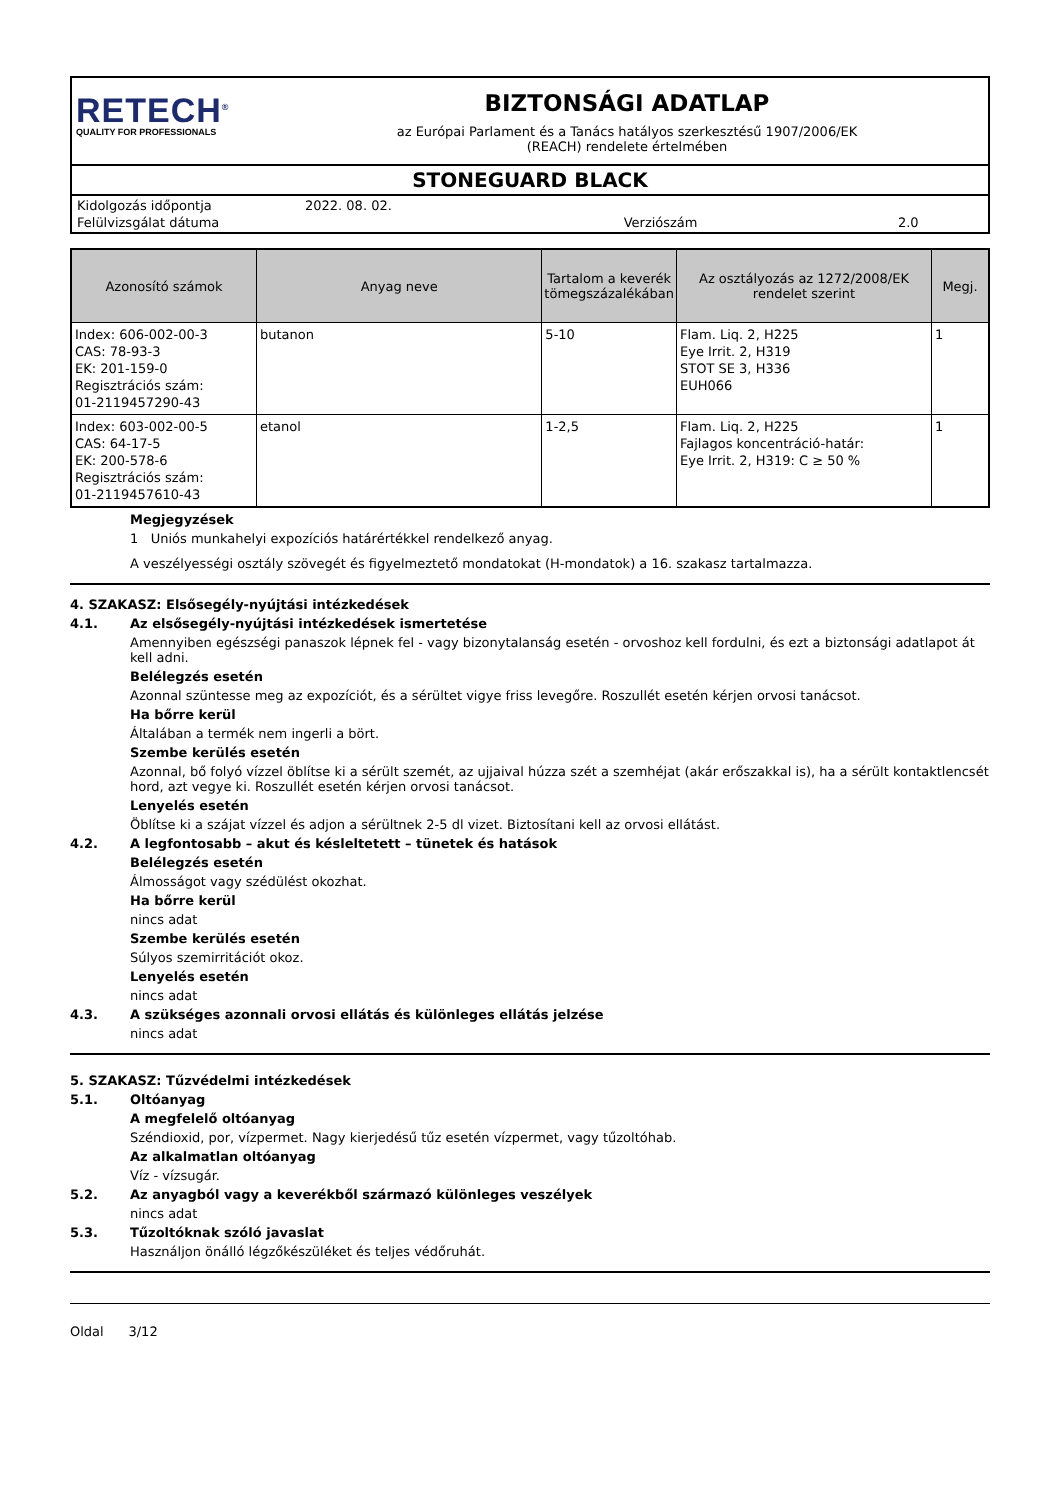RETECH<sup>®</sup>
QUALITY FOR PROFESSIONALS
BIZTONSÁGI ADATLAP
az Európai Parlament és a Tanács hatályos szerkesztésű 1907/2006/EK
(REACH) rendelete értelmében
STONEGUARD BLACK
| Kidolgozás időpontja | 2022. 08. 02. | | |
| Felülvizsgálat dátuma | | Verziószám | 2.0 |
| Azonosító számok | Anyag neve | Tartalom a keverék tömegszázalékában | Az osztályozás az 1272/2008/EK rendelet szerint | Megj. |
| --- | --- | --- | --- | --- |
| Index: 606-002-00-3 CAS: 78-93-3 EK: 201-159-0 Regisztrációs szám: 01-2119457290-43 | butanon | 5-10 | Flam. Liq. 2, H225 Eye Irrit. 2, H319 STOT SE 3, H336 EUH066 | 1 |
| Index: 603-002-00-5 CAS: 64-17-5 EK: 200-578-6 Regisztrációs szám: 01-2119457610-43 | etanol | 1-2,5 | Flam. Liq. 2, H225 Fajlagos koncentráció-határ: Eye Irrit. 2, H319: C ≥ 50 % | 1 |
Megjegyzések
1 Uniós munkahelyi expozíciós határértékkel rendelkező anyag.
A veszélyességi osztály szövegét és figyelmeztető mondatokat (H-mondatok) a 16. szakasz tartalmazza.
4. SZAKASZ: Elsősegély-nyújtási intézkedések
4.1. Az elsősegély-nyújtási intézkedések ismertetése
Amennyiben egészségi panaszok lépnek fel - vagy bizonytalanság esetén - orvoshoz kell fordulni, és ezt a biztonsági adatlapot át kell adni.
Belélegzés esetén
Azonnal szüntesse meg az expozíciót, és a sérültet vigye friss levegőre. Roszullét esetén kérjen orvosi tanácsot.
Ha bőrre kerül
Általában a termék nem ingerli a bört.
Szembe kerülés esetén
Azonnal, bő folyó vízzel öblítse ki a sérült szemét, az ujjaival húzza szét a szemhéjat (akár erőszakkal is), ha a sérült kontaktlencsét hord, azt vegye ki. Roszullét esetén kérjen orvosi tanácsot.
Lenyelés esetén
Öblítse ki a szájat vízzel és adjon a sérültnek 2-5 dl vizet. Biztosítani kell az orvosi ellátást.
4.2. A legfontosabb – akut és késleltetett – tünetek és hatások
Belélegzés esetén
Álmosságot vagy szédülést okozhat.
Ha bőrre kerül
nincs adat
Szembe kerülés esetén
Súlyos szemirritációt okoz.
Lenyelés esetén
nincs adat
4.3. A szükséges azonnali orvosi ellátás és különleges ellátás jelzése
nincs adat
5. SZAKASZ: Tűzvédelmi intézkedések
5.1. Oltóanyag
A megfelelő oltóanyag
Széndioxid, por, vízpermet. Nagy kierjedésű tűz esetén vízpermet, vagy tűzoltóhab.
Az alkalmatlan oltóanyag
Víz - vízsugár.
5.2. Az anyagból vagy a keverékből származó különleges veszélyek
nincs adat
5.3. Tűzoltóknak szóló javaslat
Használjon önálló légzőkészüléket és teljes védőruhát.
Oldal 3/12